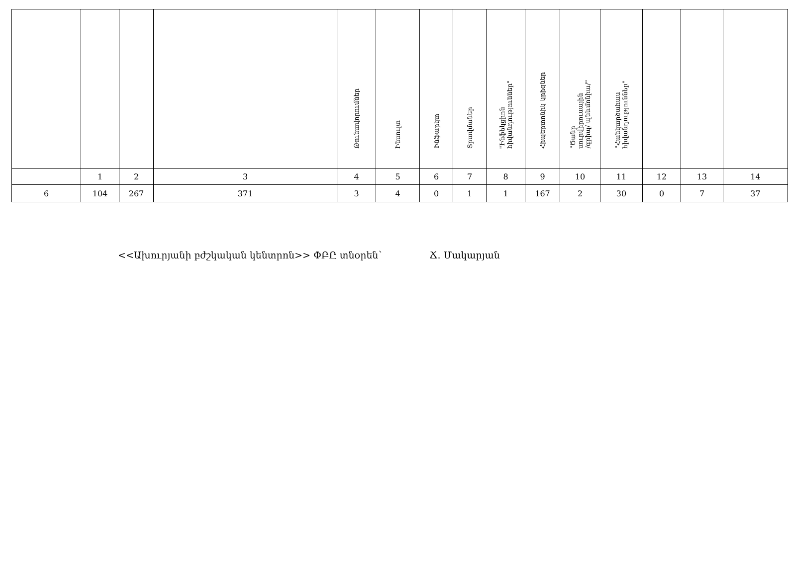| | | | | Թունավորումներ | Ինսուլտ | Ինֆարկտ | Տրավմաներ | "Ինֆեկցիոն հիվանդություններ" | Հիպերտոնիկ կրիզներ | "Ծանր սուրվիրուսային /գրիպ/ պնևմոնիա/" | "Հանկարծահաս հիվանդություններ" | | | |
| | 1 | 2 | 3 | 4 | 5 | 6 | 7 | 8 | 9 | 10 | 11 | 12 | 13 | 14 |
| 6 | 104 | 267 | 371 | 3 | 4 | 0 | 1 | 1 | 167 | 2 | 30 | 0 | 7 | 37 |
<<Ախուրյանի բժշկական կենտրոն>> ՓԲԸ տնօրեն՝ Ճ. Մակարյան